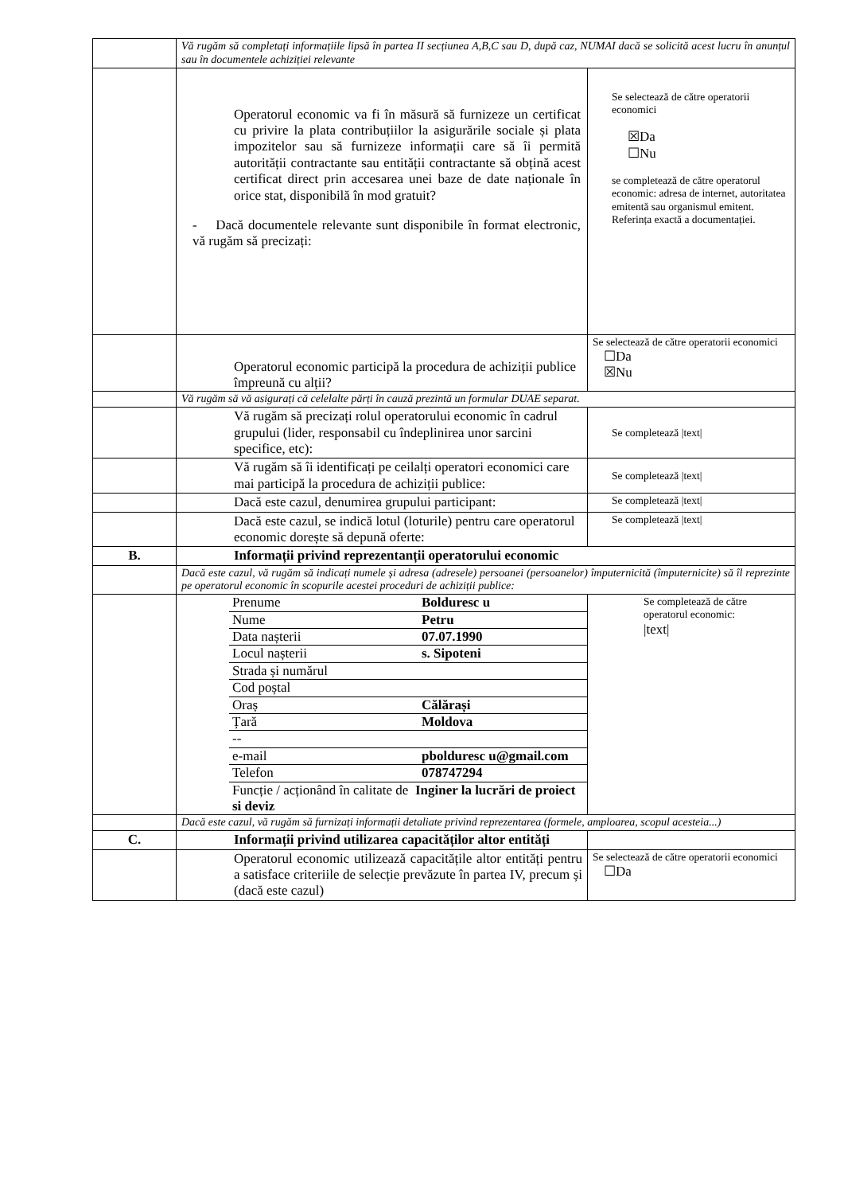| | Vă rugăm să completați informațiile lipsă în partea II secțiunea A,B,C sau D, după caz, NUMAI dacă se solicită acest lucru în anunțul sau în documentele achiziției relevante | |
| | Operatorul economic va fi în măsură să furnizeze un certificat cu privire la plata contribuțiilor la asigurările sociale și plata impozitelor sau să furnizeze informații care să îi permită autorității contractante sau entității contractante să obțină acest certificat direct prin accesarea unei baze de date naționale în orice stat, disponibilă în mod gratuit? - Dacă documentele relevante sunt disponibile în format electronic, vă rugăm să precizați: | Se selectează de către operatorii economici ☒Da ☐Nu se completează de către operatorul economic: adresa de internet, autoritatea emitentă sau organismul emitent. Referința exactă a documentației. |
| | Operatorul economic participă la procedura de achiziții publice împreună cu alții? | Se selectează de către operatorii economici ☐Da ☒Nu |
| | Vă rugăm să vă asigurați că celelalte părți în cauză prezintă un formular DUAE separat. | |
| | Vă rugăm să precizați rolul operatorului economic în cadrul grupului (lider, responsabil cu îndeplinirea unor sarcini specifice, etc): | Se completează /text/ |
| | Vă rugăm să îi identificați pe ceilalți operatori economici care mai participă la procedura de achiziții publice: | Se completează /text/ |
| | Dacă este cazul, denumirea grupului participant: | Se completează /text/ |
| | Dacă este cazul, se indică lotul (loturile) pentru care operatorul economic dorește să depună oferte: | Se completează /text/ |
| B. | Informații privind reprezentanții operatorului economic | |
| | Dacă este cazul, vă rugăm să indicați numele și adresa (adresele) persoanei (persoanelor) împuternicită (împuternicite) să îl reprezinte pe operatorul economic în scopurile acestei proceduri de achiziții publice: | |
| | / Prenume / Bolduresc u / / Nume / Petru / / Data nașterii / 07.07.1990 / / Locul nașterii / s. Sipoteni / / Strada și numărul / / / Cod poștal / / / Oraș / Călărași / / Țară / Moldova / / -- / / / e-mail / pbolduresc u@gmail.com / / Telefon / 078747294 / / Funcție / acționând în calitate de Inginer la lucrări de proiect si deviz / / | Se completează de către operatorul economic: /text/ |
| | Dacă este cazul, vă rugăm să furnizați informații detaliate privind reprezentarea (formele, amploarea, scopul acesteia...) | |
| C. | Informații privind utilizarea capacităților altor entități | |
| | Operatorul economic utilizează capacitățile altor entități pentru a satisface criteriile de selecție prevăzute în partea IV, precum și (dacă este cazul) | Se selectează de către operatorii economici ☐Da |